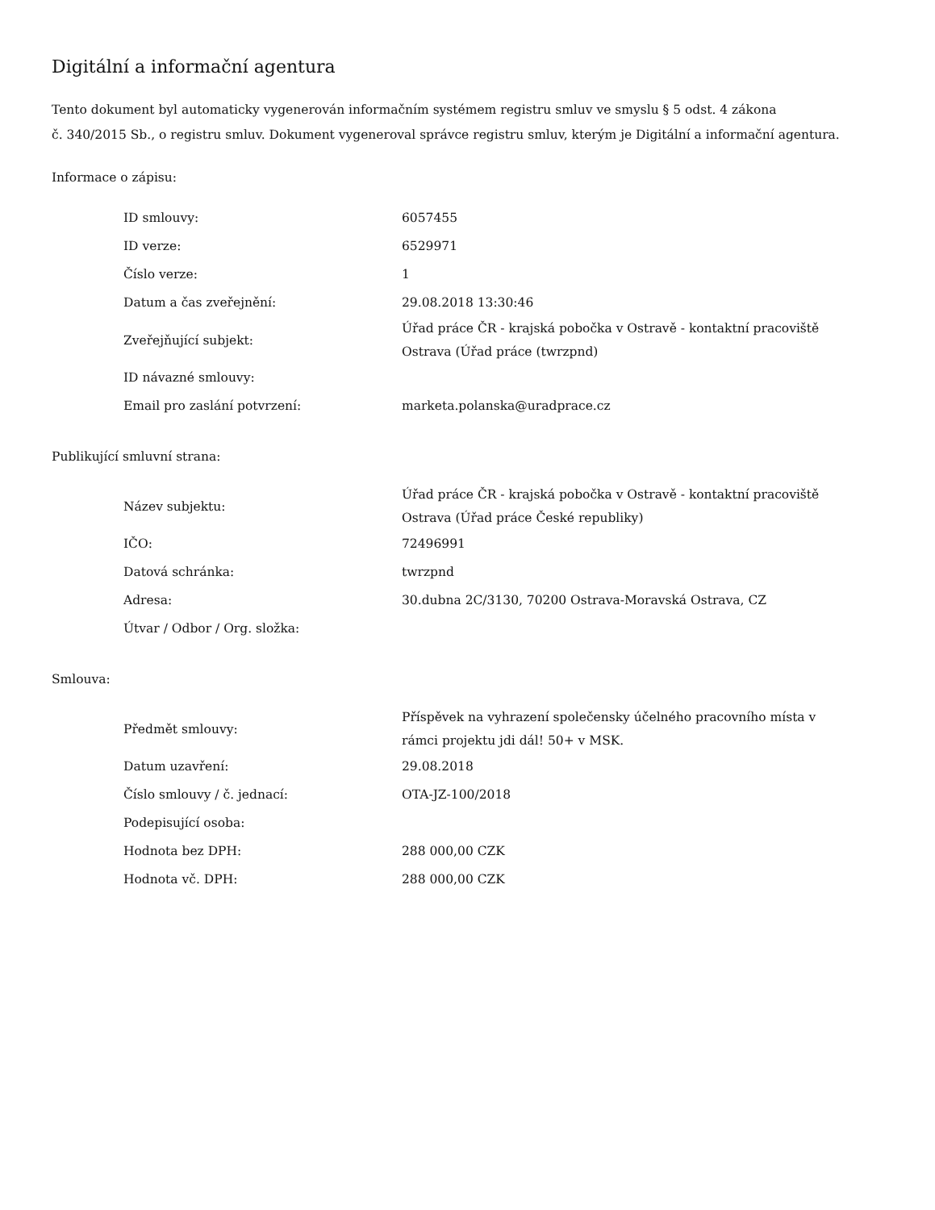Digitální a informační agentura
Tento dokument byl automaticky vygenerován informačním systémem registru smluv ve smyslu § 5 odst. 4 zákona
č. 340/2015 Sb., o registru smluv. Dokument vygeneroval správce registru smluv, kterým je Digitální a informační agentura.
Informace o zápisu:
| ID smlouvy: | 6057455 |
| ID verze: | 6529971 |
| Číslo verze: | 1 |
| Datum a čas zveřejnění: | 29.08.2018 13:30:46 |
| Zveřejňující subjekt: | Úřad práce ČR - krajská pobočka v Ostravě - kontaktní pracoviště Ostrava (Úřad práce (twrzpnd) |
| ID návazné smlouvy: | |
| Email pro zaslání potvrzení: | marketa.polanska@uradprace.cz |
Publikující smluvní strana:
| Název subjektu: | Úřad práce ČR - krajská pobočka v Ostravě - kontaktní pracoviště Ostrava (Úřad práce České republiky) |
| IČO: | 72496991 |
| Datová schránka: | twrzpnd |
| Adresa: | 30.dubna 2C/3130, 70200 Ostrava-Moravská Ostrava, CZ |
| Útvar / Odbor / Org. složka: | |
Smlouva:
| Předmět smlouvy: | Příspěvek na vyhrazení společensky účelného pracovního místa v rámci projektu jdi dál! 50+ v MSK. |
| Datum uzavření: | 29.08.2018 |
| Číslo smlouvy / č. jednací: | OTA-JZ-100/2018 |
| Podepisující osoba: | |
| Hodnota bez DPH: | 288 000,00 CZK |
| Hodnota vč. DPH: | 288 000,00 CZK |